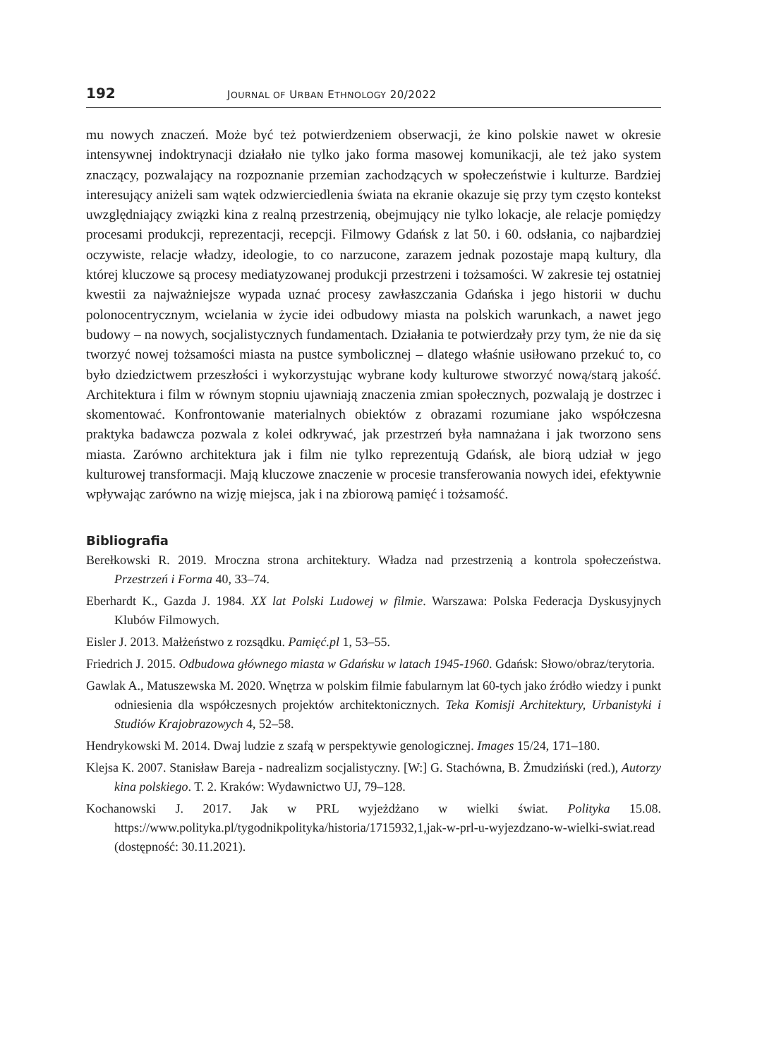192 JOURNAL OF URBAN ETHNOLOGY 20/2022
mu nowych znaczeń. Może być też potwierdzeniem obserwacji, że kino polskie nawet w okresie intensywnej indoktrynacji działało nie tylko jako forma masowej komunikacji, ale też jako system znaczący, pozwalający na rozpoznanie przemian zachodzących w społeczeństwie i kulturze. Bardziej interesujący aniżeli sam wątek odzwierciedlenia świata na ekranie okazuje się przy tym często kontekst uwzględniający związki kina z realną przestrzenią, obejmujący nie tylko lokacje, ale relacje pomiędzy procesami produkcji, reprezentacji, recepcji. Filmowy Gdańsk z lat 50. i 60. odsłania, co najbardziej oczywiste, relacje władzy, ideologie, to co narzucone, zarazem jednak pozostaje mapą kultury, dla której kluczowe są procesy mediatyzowanej produkcji przestrzeni i tożsamości. W zakresie tej ostatniej kwestii za najważniejsze wypada uznać procesy zawłaszczania Gdańska i jego historii w duchu polonocentrycznym, wcielania w życie idei odbudowy miasta na polskich warunkach, a nawet jego budowy – na nowych, socjalistycznych fundamentach. Działania te potwierdzały przy tym, że nie da się tworzyć nowej tożsamości miasta na pustce symbolicznej – dlatego właśnie usiłowano przekuć to, co było dziedzictwem przeszłości i wykorzystując wybrane kody kulturowe stworzyć nową/starą jakość. Architektura i film w równym stopniu ujawniają znaczenia zmian społecznych, pozwalają je dostrzec i skomentować. Konfrontowanie materialnych obiektów z obrazami rozumiane jako współczesna praktyka badawcza pozwala z kolei odkrywać, jak przestrzeń była namnażana i jak tworzono sens miasta. Zarówno architektura jak i film nie tylko reprezentują Gdańsk, ale biorą udział w jego kulturowej transformacji. Mają kluczowe znaczenie w procesie transferowania nowych idei, efektywnie wpływając zarówno na wizję miejsca, jak i na zbiorową pamięć i tożsamość.
Bibliografia
Berełkowski R. 2019. Mroczna strona architektury. Władza nad przestrzenią a kontrola społeczeństwa. Przestrzeń i Forma 40, 33–74.
Eberhardt K., Gazda J. 1984. XX lat Polski Ludowej w filmie. Warszawa: Polska Federacja Dyskusyjnych Klubów Filmowych.
Eisler J. 2013. Małżeństwo z rozsądku. Pamięć.pl 1, 53–55.
Friedrich J. 2015. Odbudowa głównego miasta w Gdańsku w latach 1945-1960. Gdańsk: Słowo/obraz/terytoria.
Gawlak A., Matuszewska M. 2020. Wnętrza w polskim filmie fabularnym lat 60-tych jako źródło wiedzy i punkt odniesienia dla współczesnych projektów architektonicznych. Teka Komisji Architektury, Urbanistyki i Studiów Krajobrazowych 4, 52–58.
Hendrykowski M. 2014. Dwaj ludzie z szafą w perspektywie genologicznej. Images 15/24, 171–180.
Klejsa K. 2007. Stanisław Bareja - nadrealizm socjalistyczny. [W:] G. Stachówna, B. Żmudziński (red.), Autorzy kina polskiego. T. 2. Kraków: Wydawnictwo UJ, 79–128.
Kochanowski J. 2017. Jak w PRL wyjeżdżano w wielki świat. Polityka 15.08. https://www.polityka.pl/tygodnikpolityka/historia/1715932,1,jak-w-prl-u-wyjezdzano-w-wielki-swiat.read (dostępność: 30.11.2021).